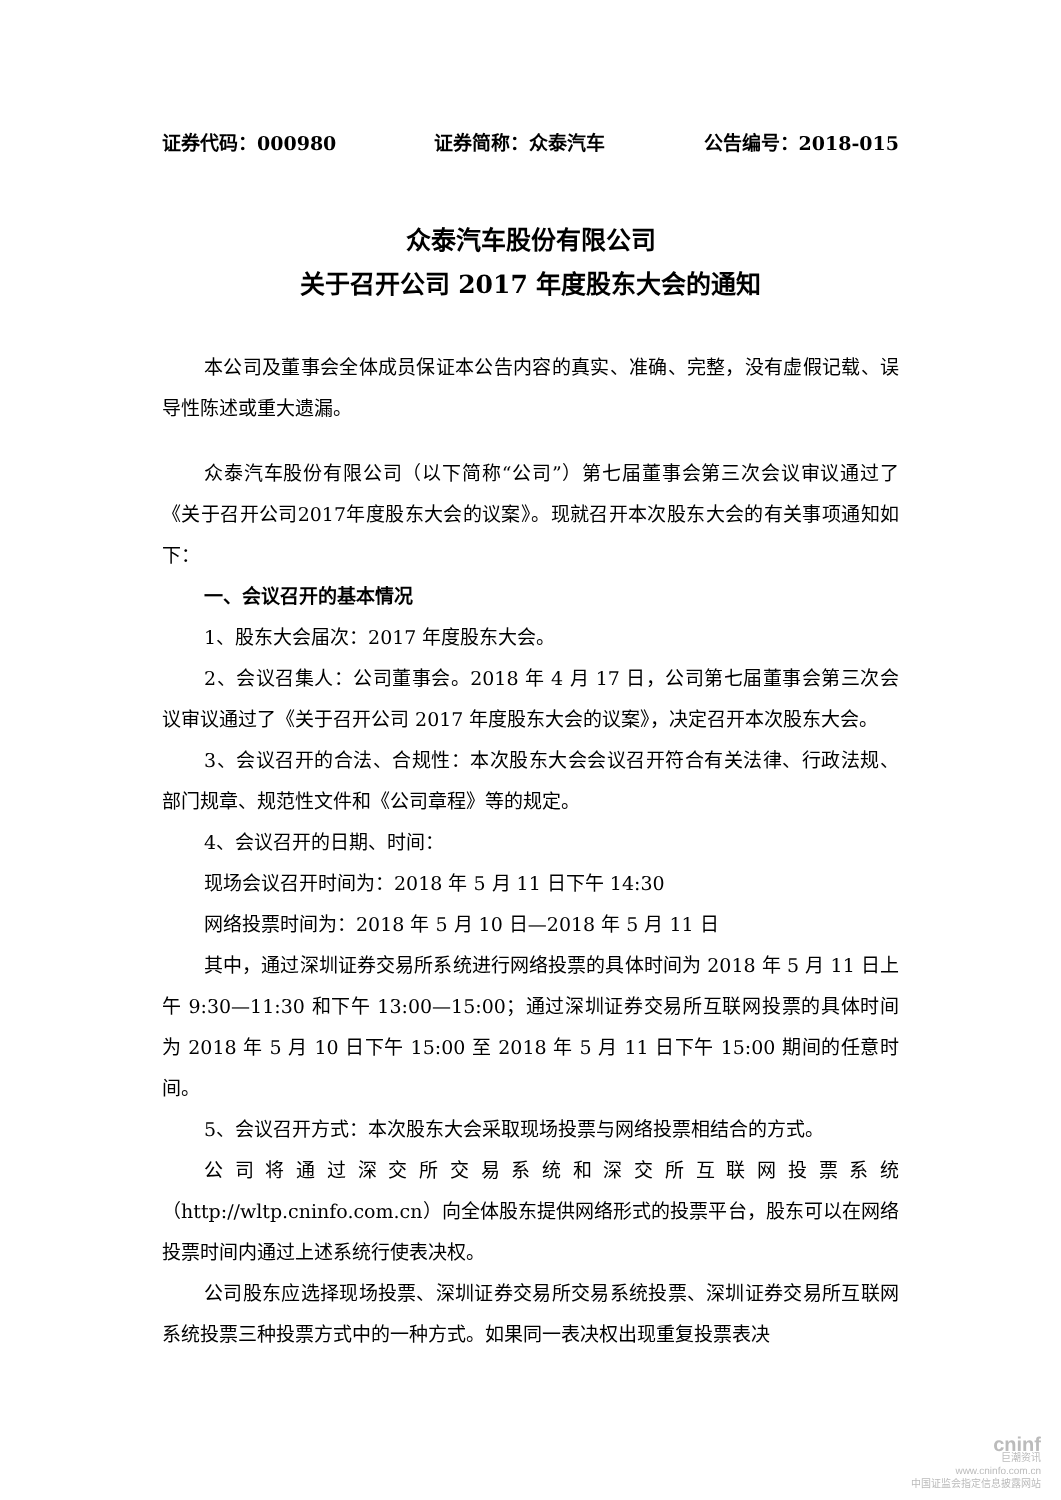证券代码：000980 证券简称：众泰汽车 公告编号：2018-015
众泰汽车股份有限公司
关于召开公司 2017 年度股东大会的通知
本公司及董事会全体成员保证本公告内容的真实、准确、完整，没有虚假记载、误导性陈述或重大遗漏。
众泰汽车股份有限公司（以下简称“公司”）第七届董事会第三次会议审议通过了《关于召开公司2017年度股东大会的议案》。现就召开本次股东大会的有关事项通知如下：
一、会议召开的基本情况
1、股东大会届次：2017 年度股东大会。
2、会议召集人：公司董事会。2018 年 4 月 17 日，公司第七届董事会第三次会议审议通过了《关于召开公司 2017 年度股东大会的议案》，决定召开本次股东大会。
3、会议召开的合法、合规性：本次股东大会会议召开符合有关法律、行政法规、部门规章、规范性文件和《公司章程》等的规定。
4、会议召开的日期、时间：
现场会议召开时间为：2018 年 5 月 11 日下午 14:30
网络投票时间为：2018 年 5 月 10 日—2018 年 5 月 11 日
其中，通过深圳证券交易所系统进行网络投票的具体时间为 2018 年 5 月 11 日上午 9:30—11:30 和下午 13:00—15:00；通过深圳证券交易所互联网投票的具体时间为 2018 年 5 月 10 日下午 15:00 至 2018 年 5 月 11 日下午 15:00 期间的任意时间。
5、会议召开方式：本次股东大会采取现场投票与网络投票相结合的方式。
公司将通过深交所交易系统和深交所互联网投票系统（http://wltp.cninfo.com.cn）向全体股东提供网络形式的投票平台，股东可以在网络投票时间内通过上述系统行使表决权。
公司股东应选择现场投票、深圳证券交易所交易系统投票、深圳证券交易所互联网系统投票三种投票方式中的一种方式。如果同一表决权出现重复投票表决
cninf
巨潮资讯
www.cninfo.com.cn
中国证监会指定信息披露网站